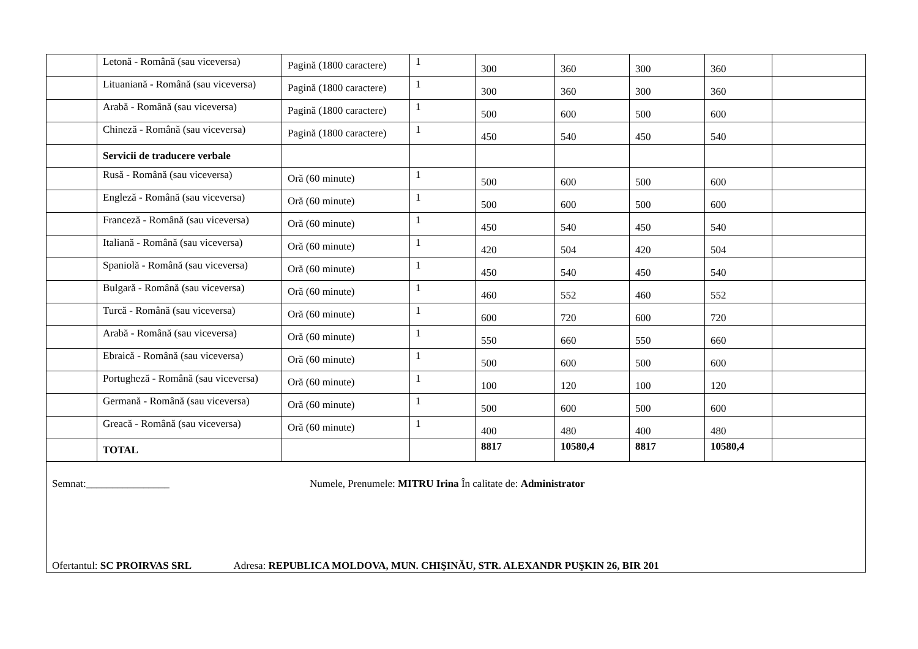| | Letonă - Română (sau viceversa) | Pagină (1800 caractere) | 1 | 300 | 360 | 300 | 360 | |
| | Lituaniană - Română (sau viceversa) | Pagină (1800 caractere) | 1 | 300 | 360 | 300 | 360 | |
| | Arabă - Română (sau viceversa) | Pagină (1800 caractere) | 1 | 500 | 600 | 500 | 600 | |
| | Chineză - Română (sau viceversa) | Pagină (1800 caractere) | 1 | 450 | 540 | 450 | 540 | |
| | Servicii de traducere verbale | | | | | | | |
| | Rusă - Română (sau viceversa) | Oră (60 minute) | 1 | 500 | 600 | 500 | 600 | |
| | Engleză - Română (sau viceversa) | Oră (60 minute) | 1 | 500 | 600 | 500 | 600 | |
| | Franceză - Română (sau viceversa) | Oră (60 minute) | 1 | 450 | 540 | 450 | 540 | |
| | Italiană - Română (sau viceversa) | Oră (60 minute) | 1 | 420 | 504 | 420 | 504 | |
| | Spaniolă - Română (sau viceversa) | Oră (60 minute) | 1 | 450 | 540 | 450 | 540 | |
| | Bulgară - Română (sau viceversa) | Oră (60 minute) | 1 | 460 | 552 | 460 | 552 | |
| | Turcă - Română (sau viceversa) | Oră (60 minute) | 1 | 600 | 720 | 600 | 720 | |
| | Arabă - Română (sau viceversa) | Oră (60 minute) | 1 | 550 | 660 | 550 | 660 | |
| | Ebraică - Română (sau viceversa) | Oră (60 minute) | 1 | 500 | 600 | 500 | 600 | |
| | Portugheză - Română (sau viceversa) | Oră (60 minute) | 1 | 100 | 120 | 100 | 120 | |
| | Germană - Română (sau viceversa) | Oră (60 minute) | 1 | 500 | 600 | 500 | 600 | |
| | Greacă - Română (sau viceversa) | Oră (60 minute) | 1 | 400 | 480 | 400 | 480 | |
| | TOTAL | | | 8817 | 10580,4 | 8817 | 10580,4 | |
Semnat:________________ Numele, Prenumele: MITRU Irina În calitate de: Administrator
Ofertantul: SC PROIRVAS SRL Adresa: REPUBLICA MOLDOVA, MUN. CHIŞINĂU, STR. ALEXANDR PUŞKIN 26, BIR 201